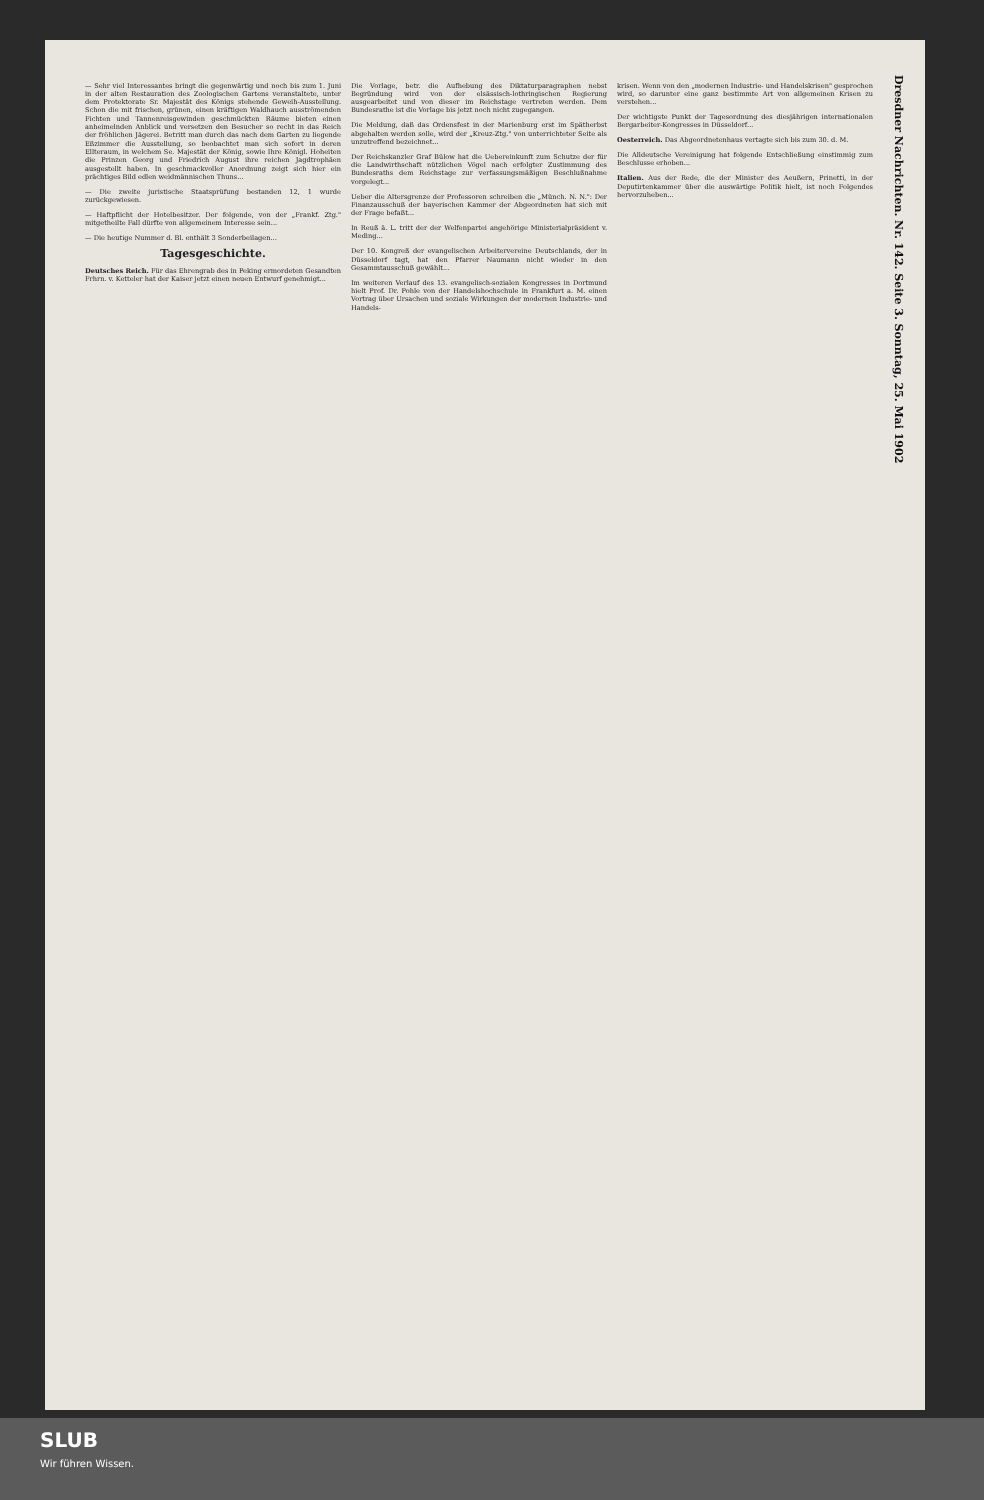— Sehr viel Interessantes bringt die gegenwärtig und noch bis zum 1. Juni in der alten Restauration des Zoologischen Gartens veranstaltete, unter dem Protektorate Sr. Majestät des Königs stehende Geweih-Ausstellung. Schon die mit frischen, grünen, einen kräftigen Waldhauch ausströmenden Fichten und Tannenreisgewinden geschmückten Räume bieten einen anheimelnden Anblick und versetzen den Besucher so recht in das Reich der fröhlichen Jägerei. Betritt man durch das nach dem Garten zu liegende Eßzimmer die Ausstellung, so beobachtet man sich sofort in deren Ellteraum, in welchem Se. Majestät der König, sowie Ihre Königl. Hoheiten die Prinzen Georg und Friedrich August ihre reichen Jagdtrophäen ausgestellt haben. In geschmackvoller Anordnung zeigt sich hier ein prächtiges Bild edlen weidmännischen Thuns...
— Die zweite juristische Staatsprüfung bestanden 12, 1 wurde zurückgewiesen.
— Haftpflicht der Hotelbesitzer. Der folgende, von der „Frankf. Ztg." mitgetheilte Fall dürfte von allgemeinem Interesse sein...
— Die heutige Nummer d. Bl. enthält 3 Sonderbeilagen...
Tagesgeschichte.
Deutsches Reich. Für das Ehrengrab des in Peking ermordeten Gesandten Frhrn. v. Ketteler hat der Kaiser jetzt einen neuen Entwurf genehmigt...
Die Vorlage, betr. die Aufhebung des Diktaturparagraphen nebst Begründung wird von der elsässisch-lothringischen Regierung ausgearbeitet und von dieser im Reichstage vertreten werden. Dem Bundesrathe ist die Vorlage bis jetzt noch nicht zugegangen.
Die Meldung, daß das Ordensfest in der Marienburg erst im Spätherbst abgehalten werden solle, wird der „Kreuz-Ztg." von unterrichteter Seite als unzutreffend bezeichnet...
Der Reichskanzler Graf Bülow hat die Uebereinkunft zum Schutze der für die Landwirthschaft nützlichen Vögel nach erfolgter Zustimmung des Bundesraths dem Reichstage zur verfassungsmäßigen Beschlußnahme vorgelegt...
Ueber die Altersgrenze der Professoren schreiben die „Münch. N. N.": Der Finanzausschuß der bayerischen Kammer der Abgeordneten hat sich mit der Frage befaßt...
In Reuß ä. L. tritt der der Welfenpartei angehörige Ministerialpräsident v. Meding...
Der 10. Kongreß der evangelischen Arbeitervereine Deutschlands, der in Düsseldorf tagt, hat den Pfarrer Naumann nicht wieder in den Gesammtausschuß gewählt...
Im weiteren Verlauf des 13. evangelisch-sozialen Kongresses in Dortmund hielt Prof. Dr. Pohle von der Handelshochschule in Frankfurt a. M. einen Vortrag über Ursachen und soziale Wirkungen der modernen Industrie- und Handels-
krisen. Wenn von den „modernen Industrie- und Handelskrisen" gesprochen wird, so darunter eine ganz bestimmte Art von allgemeinen Krisen zu verstehen...
Der wichtigste Punkt der Tagesordnung des diesjährigen internationalen Bergarbeiter-Kongresses in Düsseldorf...
Oesterreich. Das Abgeordnetenhaus vertagte sich bis zum 30. d. M.
Die Alldeutsche Vereinigung hat folgende Entschließung einstimmig zum Beschlusse erhoben...
Italien. Aus der Rede, die der Minister des Aeußern, Prinetti, in der Deputirtenkammer über die auswärtige Politik hielt, ist noch Folgendes hervorzuheben...
Dresdner Nachrichten. Nr. 142. Seite 3. Sonntag, 25. Mai 1902
SLUB
Wir führen Wissen.